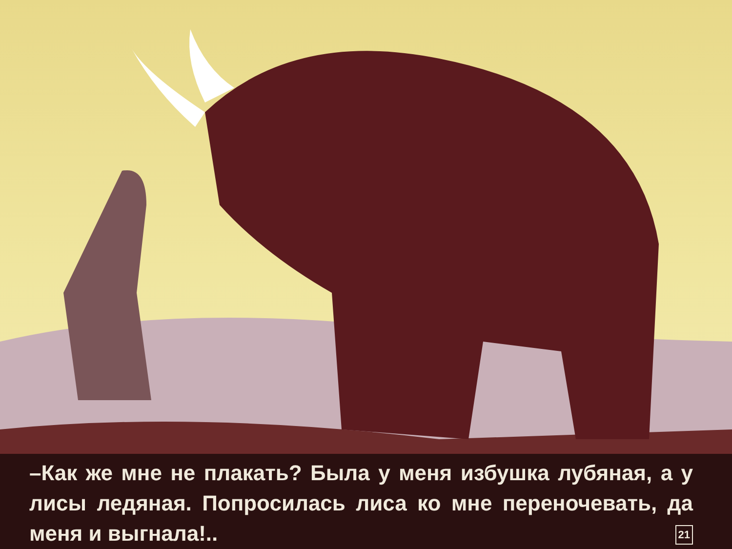–Как же мне не плакать? Была у меня избушка лубяная, а у лисы ледяная. Попросилась лиса ко мне переночевать, да меня и выгнала!.. 21